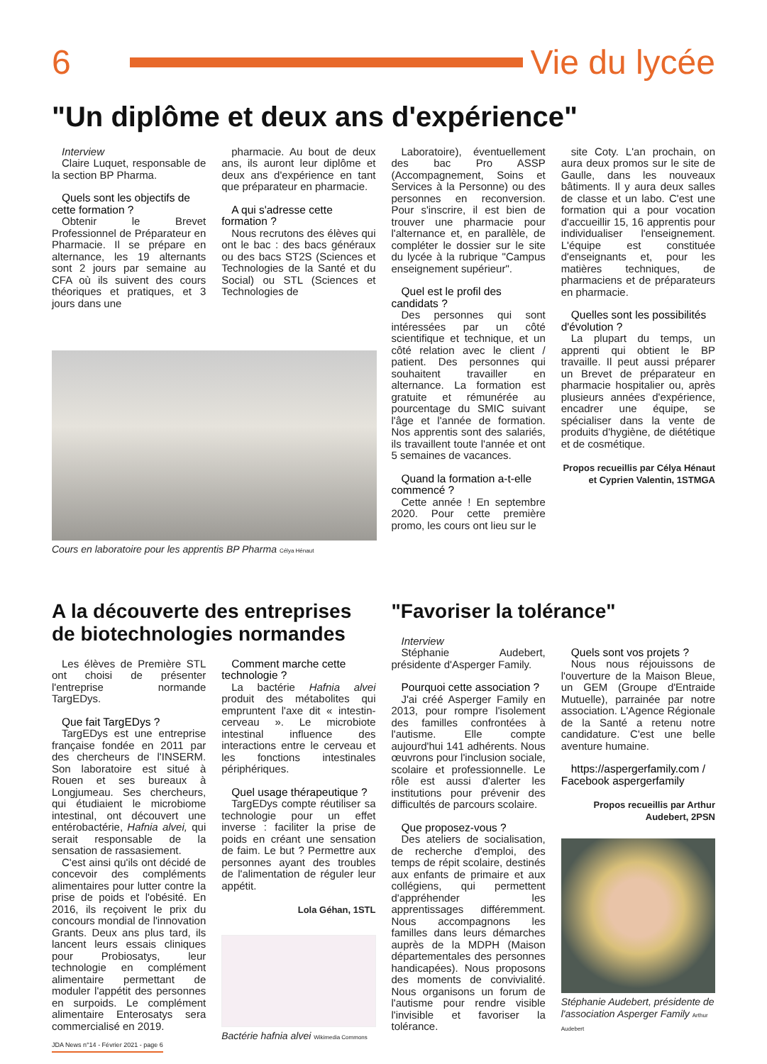6 Vie du lycée
"Un diplôme et deux ans d'expérience"
Interview
Claire Luquet, responsable de la section BP Pharma.
Quels sont les objectifs de cette formation ?
Obtenir le Brevet Professionnel de Préparateur en Pharmacie. Il se prépare en alternance, les 19 alternants sont 2 jours par semaine au CFA où ils suivent des cours théoriques et pratiques, et 3 jours dans une
pharmacie. Au bout de deux ans, ils auront leur diplôme et deux ans d'expérience en tant que préparateur en pharmacie.
A qui s'adresse cette formation ?
Nous recrutons des élèves qui ont le bac : des bacs généraux ou des bacs ST2S (Sciences et Technologies de la Santé et du Social) ou STL (Sciences et Technologies de
Laboratoire), éventuellement des bac Pro ASSP (Accompagnement, Soins et Services à la Personne) ou des personnes en reconversion. Pour s'inscrire, il est bien de trouver une pharmacie pour l'alternance et, en parallèle, de compléter le dossier sur le site du lycée à la rubrique "Campus enseignement supérieur".
Quel est le profil des candidats ?
Des personnes qui sont intéressées par un côté scientifique et technique, et un côté relation avec le client / patient. Des personnes qui souhaitent travailler en alternance. La formation est gratuite et rémunérée au pourcentage du SMIC suivant l'âge et l'année de formation. Nos apprentis sont des salariés, ils travaillent toute l'année et ont 5 semaines de vacances.
Quand la formation a-t-elle commencé ?
Cette année ! En septembre 2020. Pour cette première promo, les cours ont lieu sur le
site Coty. L'an prochain, on aura deux promos sur le site de Gaulle, dans les nouveaux bâtiments. Il y aura deux salles de classe et un labo. C'est une formation qui a pour vocation d'accueillir 15, 16 apprentis pour individualiser l'enseignement. L'équipe est constituée d'enseignants et, pour les matières techniques, de pharmaciens et de préparateurs en pharmacie.
Quelles sont les possibilités d'évolution ?
La plupart du temps, un apprenti qui obtient le BP travaille. Il peut aussi préparer un Brevet de préparateur en pharmacie hospitalier ou, après plusieurs années d'expérience, encadrer une équipe, se spécialiser dans la vente de produits d'hygiène, de diététique et de cosmétique.
Propos recueillis par Célya Hénaut et Cyprien Valentin, 1STMGA
Cours en laboratoire pour les apprentis BP Pharma Célya Hénaut
A la découverte des entreprises de biotechnologies normandes
Les élèves de Première STL ont choisi de présenter l'entreprise normande TargEDys.
Que fait TargEDys ?
TargEDys est une entreprise française fondée en 2011 par des chercheurs de l'INSERM. Son laboratoire est situé à Rouen et ses bureaux à Longjumeau. Ses chercheurs, qui étudiaient le microbiome intestinal, ont découvert une entérobactérie, Hafnia alvei, qui serait responsable de la sensation de rassasiement.
C'est ainsi qu'ils ont décidé de concevoir des compléments alimentaires pour lutter contre la prise de poids et l'obésité. En 2016, ils reçoivent le prix du concours mondial de l'innovation Grants. Deux ans plus tard, ils lancent leurs essais cliniques pour Probiosatys, leur technologie en complément alimentaire permettant de moduler l'appétit des personnes en surpoids. Le complément alimentaire Enterosatys sera commercialisé en 2019.
JDA News n°14 - Février 2021 - page 6
Comment marche cette technologie ?
La bactérie Hafnia alvei produit des métabolites qui empruntent l'axe dit « intestin-cerveau ». Le microbiote intestinal influence des interactions entre le cerveau et les fonctions intestinales périphériques.
Quel usage thérapeutique ?
TargEDys compte réutiliser sa technologie pour un effet inverse : faciliter la prise de poids en créant une sensation de faim. Le but ? Permettre aux personnes ayant des troubles de l'alimentation de réguler leur appétit.
Lola Géhan, 1STL
Bactérie hafnia alvei Wikimedia Commons
"Favoriser la tolérance"
Interview
Stéphanie Audebert, présidente d'Asperger Family.
Pourquoi cette association ?
J'ai créé Asperger Family en 2013, pour rompre l'isolement des familles confrontées à l'autisme. Elle compte aujourd'hui 141 adhérents. Nous œuvrons pour l'inclusion sociale, scolaire et professionnelle. Le rôle est aussi d'alerter les institutions pour prévenir des difficultés de parcours scolaire.
Que proposez-vous ?
Des ateliers de socialisation, de recherche d'emploi, des temps de répit scolaire, destinés aux enfants de primaire et aux collégiens, qui permettent d'appréhender les apprentissages différemment. Nous accompagnons les familles dans leurs démarches auprès de la MDPH (Maison départementales des personnes handicapées). Nous proposons des moments de convivialité. Nous organisons un forum de l'autisme pour rendre visible l'invisible et favoriser la tolérance.
Quels sont vos projets ?
Nous nous réjouissons de l'ouverture de la Maison Bleue, un GEM (Groupe d'Entraide Mutuelle), parrainée par notre association. L'Agence Régionale de la Santé a retenu notre candidature. C'est une belle aventure humaine.
https://aspergerfamily.com / Facebook aspergerfamily
Propos recueillis par Arthur Audebert, 2PSN
Stéphanie Audebert, présidente de l'association Asperger Family Arthur Audebert